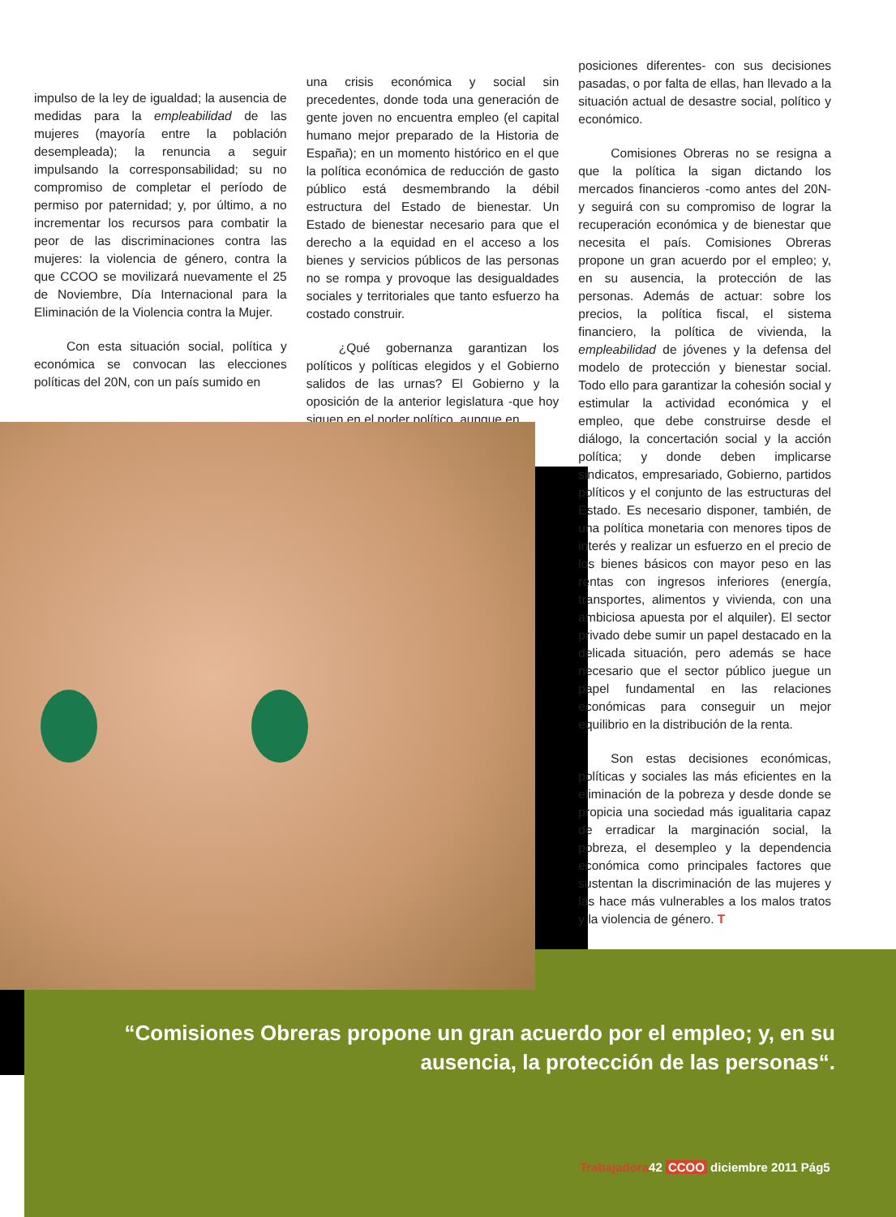impulso de la ley de igualdad; la ausencia de medidas para la empleabilidad de las mujeres (mayoría entre la población desempleada); la renuncia a seguir impulsando la corresponsabilidad; su no compromiso de completar el período de permiso por paternidad; y, por último, a no incrementar los recursos para combatir la peor de las discriminaciones contra las mujeres: la violencia de género, contra la que CCOO se movilizará nuevamente el 25 de Noviembre, Día Internacional para la Eliminación de la Violencia contra la Mujer.
Con esta situación social, política y económica se convocan las elecciones políticas del 20N, con un país sumido en
una crisis económica y social sin precedentes, donde toda una generación de gente joven no encuentra empleo (el capital humano mejor preparado de la Historia de España); en un momento histórico en el que la política económica de reducción de gasto público está desmembrando la débil estructura del Estado de bienestar. Un Estado de bienestar necesario para que el derecho a la equidad en el acceso a los bienes y servicios públicos de las personas no se rompa y provoque las desigualdades sociales y territoriales que tanto esfuerzo ha costado construir.
¿Qué gobernanza garantizan los políticos y políticas elegidos y el Gobierno salidos de las urnas? El Gobierno y la oposición de la anterior legislatura -que hoy siguen en el poder político, aunque en
posiciones diferentes- con sus decisiones pasadas, o por falta de ellas, han llevado a la situación actual de desastre social, político y económico.
Comisiones Obreras no se resigna a que la política la sigan dictando los mercados financieros -como antes del 20N- y seguirá con su compromiso de lograr la recuperación económica y de bienestar que necesita el país. Comisiones Obreras propone un gran acuerdo por el empleo; y, en su ausencia, la protección de las personas. Además de actuar: sobre los precios, la política fiscal, el sistema financiero, la política de vivienda, la empleabilidad de jóvenes y la defensa del modelo de protección y bienestar social. Todo ello para garantizar la cohesión social y estimular la actividad económica y el empleo, que debe construirse desde el diálogo, la concertación social y la acción política; y donde deben implicarse sindicatos, empresariado, Gobierno, partidos políticos y el conjunto de las estructuras del Estado. Es necesario disponer, también, de una política monetaria con menores tipos de interés y realizar un esfuerzo en el precio de los bienes básicos con mayor peso en las rentas con ingresos inferiores (energía, transportes, alimentos y vivienda, con una ambiciosa apuesta por el alquiler). El sector privado debe sumir un papel destacado en la delicada situación, pero además se hace necesario que el sector público juegue un papel fundamental en las relaciones económicas para conseguir un mejor equilibrio en la distribución de la renta.
Son estas decisiones económicas, políticas y sociales las más eficientes en la eliminación de la pobreza y desde donde se propicia una sociedad más igualitaria capaz de erradicar la marginación social, la pobreza, el desempleo y la dependencia económica como principales factores que sustentan la discriminación de las mujeres y las hace más vulnerables a los malos tratos y la violencia de género. T
“Comisiones Obreras propone un gran acuerdo por el empleo; y, en su ausencia, la protección de las personas“.
Trabajadora42 CCOO diciembre 2011 Pág5